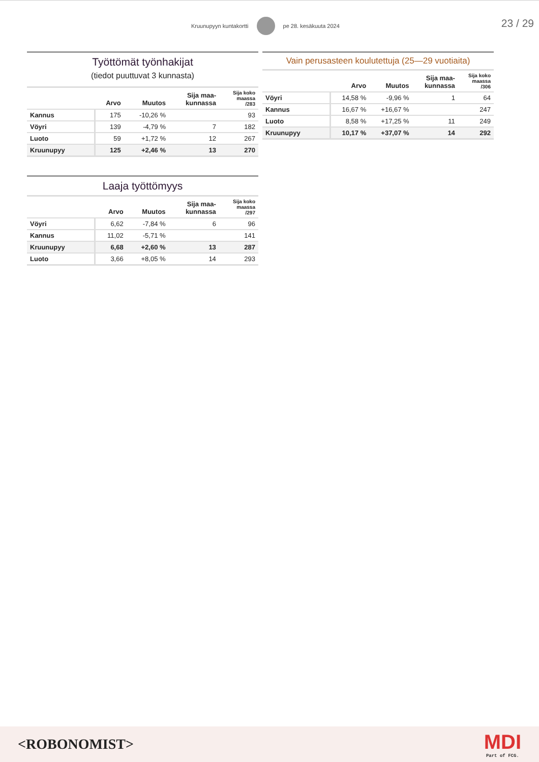Kruunupyyn kuntakortti pe 28. kesäkuuta 2024
23 / 29
Työttömät työnhakijat
(tiedot puuttuvat 3 kunnasta)
| | Arvo | Muutos | Sija maa- kunnassa | Sija koko maassa /283 |
| --- | --- | --- | --- | --- |
| Kannus | 175 | -10,26 % | | 93 |
| Vöyri | 139 | -4,79 % | 7 | 182 |
| Luoto | 59 | +1,72 % | 12 | 267 |
| Kruunupyy | 125 | +2,46 % | 13 | 270 |
Laaja työttömyys
| | Arvo | Muutos | Sija maa- kunnassa | Sija koko maassa /297 |
| --- | --- | --- | --- | --- |
| Vöyri | 6,62 | -7,84 % | 6 | 96 |
| Kannus | 11,02 | -5,71 % | | 141 |
| Kruunupyy | 6,68 | +2,60 % | 13 | 287 |
| Luoto | 3,66 | +8,05 % | 14 | 293 |
Vain perusasteen koulutettuja (25—29 vuotiaita)
| | Arvo | Muutos | Sija maa- kunnassa | Sija koko maassa /306 |
| --- | --- | --- | --- | --- |
| Vöyri | 14,58 % | -9,96 % | 1 | 64 |
| Kannus | 16,67 % | +16,67 % | | 247 |
| Luoto | 8,58 % | +17,25 % | 11 | 249 |
| Kruunupyy | 10,17 % | +37,07 % | 14 | 292 |
<ROBONOMIST>
MDI
Part of FCG.